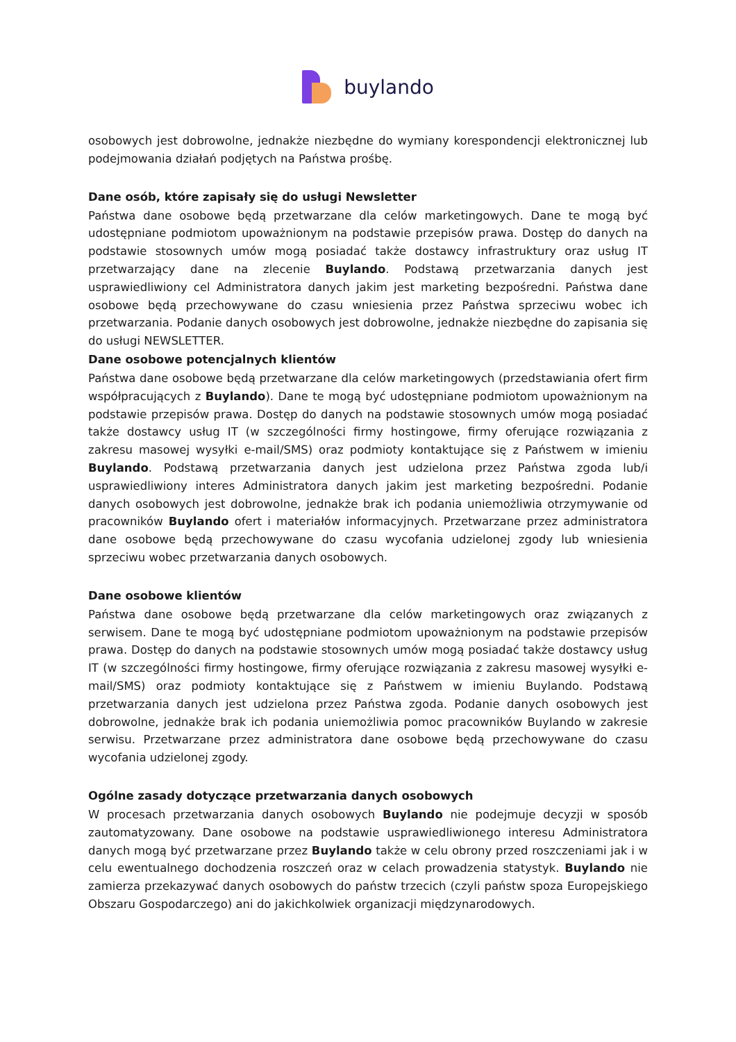buylando
osobowych jest dobrowolne, jednakże niezbędne do wymiany korespondencji elektronicznej lub podejmowania działań podjętych na Państwa prośbę.
Dane osób, które zapisały się do usługi Newsletter
Państwa dane osobowe będą przetwarzane dla celów marketingowych. Dane te mogą być udostępniane podmiotom upoważnionym na podstawie przepisów prawa. Dostęp do danych na podstawie stosownych umów mogą posiadać także dostawcy infrastruktury oraz usług IT przetwarzający dane na zlecenie Buylando. Podstawą przetwarzania danych jest usprawiedliwiony cel Administratora danych jakim jest marketing bezpośredni. Państwa dane osobowe będą przechowywane do czasu wniesienia przez Państwa sprzeciwu wobec ich przetwarzania. Podanie danych osobowych jest dobrowolne, jednakże niezbędne do zapisania się do usługi NEWSLETTER.
Dane osobowe potencjalnych klientów
Państwa dane osobowe będą przetwarzane dla celów marketingowych (przedstawiania ofert firm współpracujących z Buylando). Dane te mogą być udostępniane podmiotom upoważnionym na podstawie przepisów prawa. Dostęp do danych na podstawie stosownych umów mogą posiadać także dostawcy usług IT (w szczególności firmy hostingowe, firmy oferujące rozwiązania z zakresu masowej wysyłki e-mail/SMS) oraz podmioty kontaktujące się z Państwem w imieniu Buylando. Podstawą przetwarzania danych jest udzielona przez Państwa zgoda lub/i usprawiedliwiony interes Administratora danych jakim jest marketing bezpośredni. Podanie danych osobowych jest dobrowolne, jednakże brak ich podania uniemożliwia otrzymywanie od pracowników Buylando ofert i materiałów informacyjnych. Przetwarzane przez administratora dane osobowe będą przechowywane do czasu wycofania udzielonej zgody lub wniesienia sprzeciwu wobec przetwarzania danych osobowych.
Dane osobowe klientów
Państwa dane osobowe będą przetwarzane dla celów marketingowych oraz związanych z serwisem. Dane te mogą być udostępniane podmiotom upoważnionym na podstawie przepisów prawa. Dostęp do danych na podstawie stosownych umów mogą posiadać także dostawcy usług IT (w szczególności firmy hostingowe, firmy oferujące rozwiązania z zakresu masowej wysyłki e-mail/SMS) oraz podmioty kontaktujące się z Państwem w imieniu Buylando. Podstawą przetwarzania danych jest udzielona przez Państwa zgoda. Podanie danych osobowych jest dobrowolne, jednakże brak ich podania uniemożliwia pomoc pracowników Buylando w zakresie serwisu. Przetwarzane przez administratora dane osobowe będą przechowywane do czasu wycofania udzielonej zgody.
Ogólne zasady dotyczące przetwarzania danych osobowych
W procesach przetwarzania danych osobowych Buylando nie podejmuje decyzji w sposób zautomatyzowany. Dane osobowe na podstawie usprawiedliwionego interesu Administratora danych mogą być przetwarzane przez Buylando także w celu obrony przed roszczeniami jak i w celu ewentualnego dochodzenia roszczeń oraz w celach prowadzenia statystyk. Buylando nie zamierza przekazywać danych osobowych do państw trzecich (czyli państw spoza Europejskiego Obszaru Gospodarczego) ani do jakichkolwiek organizacji międzynarodowych.